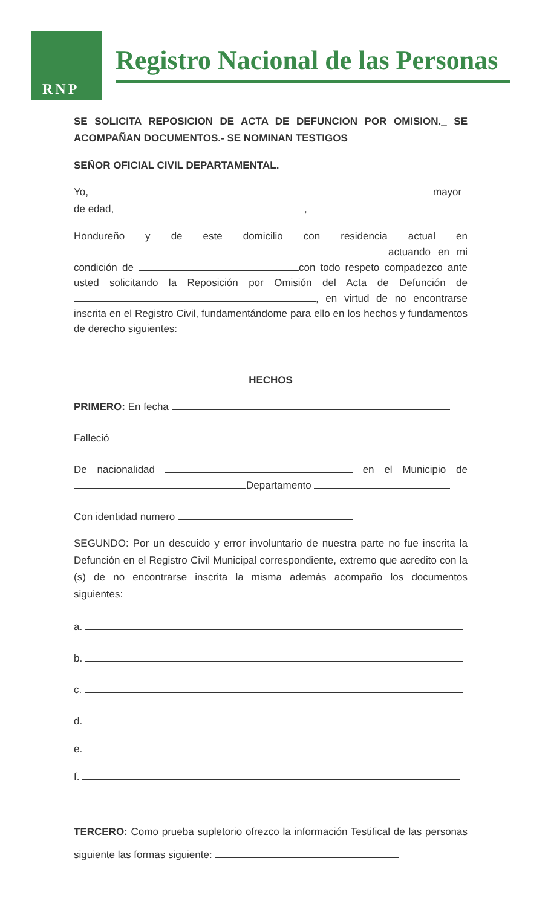RNP
Registro Nacional de las Personas
SE SOLICITA REPOSICION DE ACTA DE DEFUNCION POR OMISION._ SE ACOMPAÑAN DOCUMENTOS.- SE NOMINAN TESTIGOS
SEÑOR OFICIAL CIVIL DEPARTAMENTAL.
Yo, mayor
de edad, ,
Hondureño y de este domicilio con residencia actual en actuando en mi condición de con todo respeto compadezco ante usted solicitando la Reposición por Omisión del Acta de Defunción de , en virtud de no encontrarse inscrita en el Registro Civil, fundamentándome para ello en los hechos y fundamentos de derecho siguientes:
HECHOS
PRIMERO: En fecha
Falleció
De nacionalidad en el Municipio de Departamento
Con identidad numero
SEGUNDO: Por un descuido y error involuntario de nuestra parte no fue inscrita la Defunción en el Registro Civil Municipal correspondiente, extremo que acredito con la (s) de no encontrarse inscrita la misma además acompaño los documentos siguientes:
a.
b.
c.
d.
e.
f.
TERCERO: Como prueba supletorio ofrezco la información Testifical de las personas siguiente las formas siguiente: